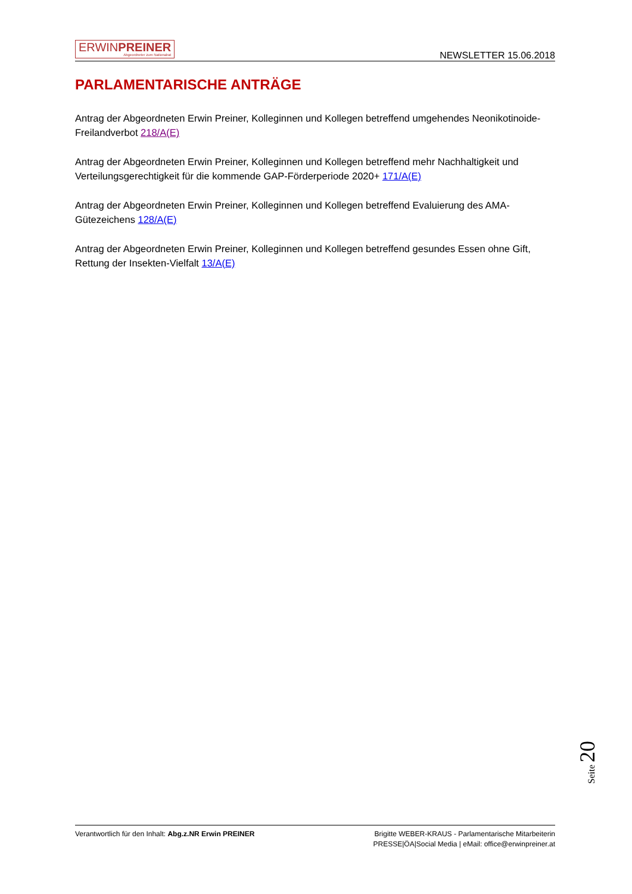ERWINPREINER
Abgeordneter zum Nationalrat
NEWSLETTER 15.06.2018
PARLAMENTARISCHE ANTRÄGE
Antrag der Abgeordneten Erwin Preiner, Kolleginnen und Kollegen betreffend umgehendes Neonikotinoide-Freilandverbot 218/A(E)
Antrag der Abgeordneten Erwin Preiner, Kolleginnen und Kollegen betreffend mehr Nachhaltigkeit und Verteilungsgerechtigkeit für die kommende GAP-Förderperiode 2020+ 171/A(E)
Antrag der Abgeordneten Erwin Preiner, Kolleginnen und Kollegen betreffend Evaluierung des AMA-Gütezeichens 128/A(E)
Antrag der Abgeordneten Erwin Preiner, Kolleginnen und Kollegen betreffend gesundes Essen ohne Gift, Rettung der Insekten-Vielfalt 13/A(E)
Seite 20
Verantwortlich für den Inhalt: Abg.z.NR Erwin PREINER
Brigitte WEBER-KRAUS - Parlamentarische Mitarbeiterin
PRESSE|ÖA|Social Media | eMail: office@erwinpreiner.at